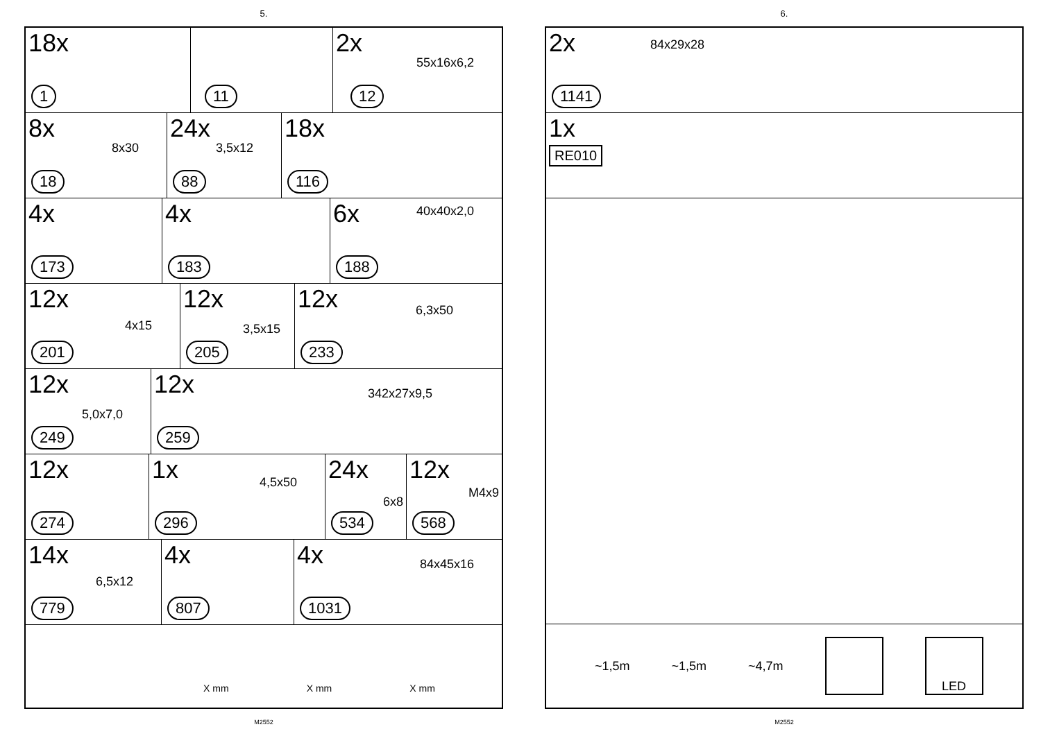5.
18x
1
11
2x
55x16x6,2
12
8x
8x30
18
24x
3,5x12
88
18x
116
4x
173
4x
183
6x
40x40x2,0
188
12x
4x15
201
12x
3,5x15
205
12x
6,3x50
233
12x
5,0x7,0
249
12x
342x27x9,5
259
12x
274
1x
4,5x50
296
24x
6x8
534
12x
M4x9
568
14x
6,5x12
779
4x
807
4x
84x45x16
1031
X mm X mm X mm
M2552
6.
2x
84x29x28
1141
1x
RE010
~1,5m ~1,5m ~4,7m LED
M2552